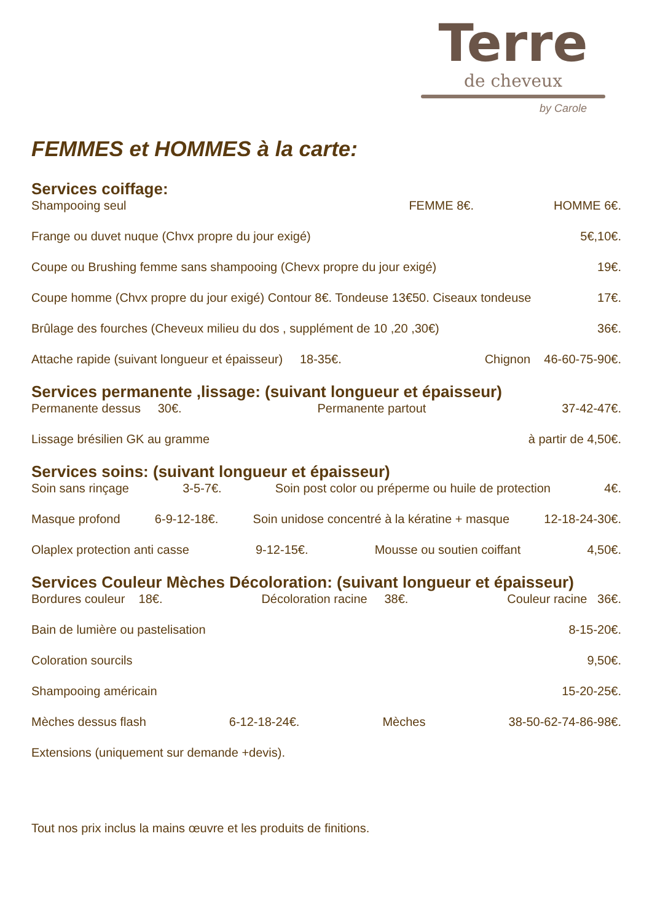Terre
de cheveux
by Carole
FEMMES et HOMMES à la carte:
Services coiffage:
Shampooing seul FEMME 8€. HOMME 6€.
Frange ou duvet nuque (Chvx propre du jour exigé) 5€,10€.
Coupe ou Brushing femme sans shampooing (Chevx propre du jour exigé) 19€.
Coupe homme (Chvx propre du jour exigé) Contour 8€. Tondeuse 13€50. Ciseaux tondeuse 17€.
Brûlage des fourches (Cheveux milieu du dos , supplément de 10 ,20 ,30€) 36€.
Attache rapide (suivant longueur et épaisseur) 18-35€. Chignon 46-60-75-90€.
Services permanente ,lissage: (suivant longueur et épaisseur)
Permanente dessus 30€. Permanente partout 37-42-47€.
Lissage brésilien GK au gramme à partir de 4,50€.
Services soins: (suivant longueur et épaisseur)
Soin sans rinçage 3-5-7€. Soin post color ou préperme ou huile de protection 4€.
Masque profond 6-9-12-18€. Soin unidose concentré à la kératine + masque 12-18-24-30€.
Olaplex protection anti casse 9-12-15€. Mousse ou soutien coiffant 4,50€.
Services Couleur Mèches Décoloration: (suivant longueur et épaisseur)
Bordures couleur 18€. Décoloration racine 38€. Couleur racine 36€.
Bain de lumière ou pastelisation 8-15-20€.
Coloration sourcils 9,50€.
Shampooing américain 15-20-25€.
Mèches dessus flash 6-12-18-24€. Mèches 38-50-62-74-86-98€.
Extensions (uniquement sur demande +devis).
Tout nos prix inclus la mains œuvre et les produits de finitions.